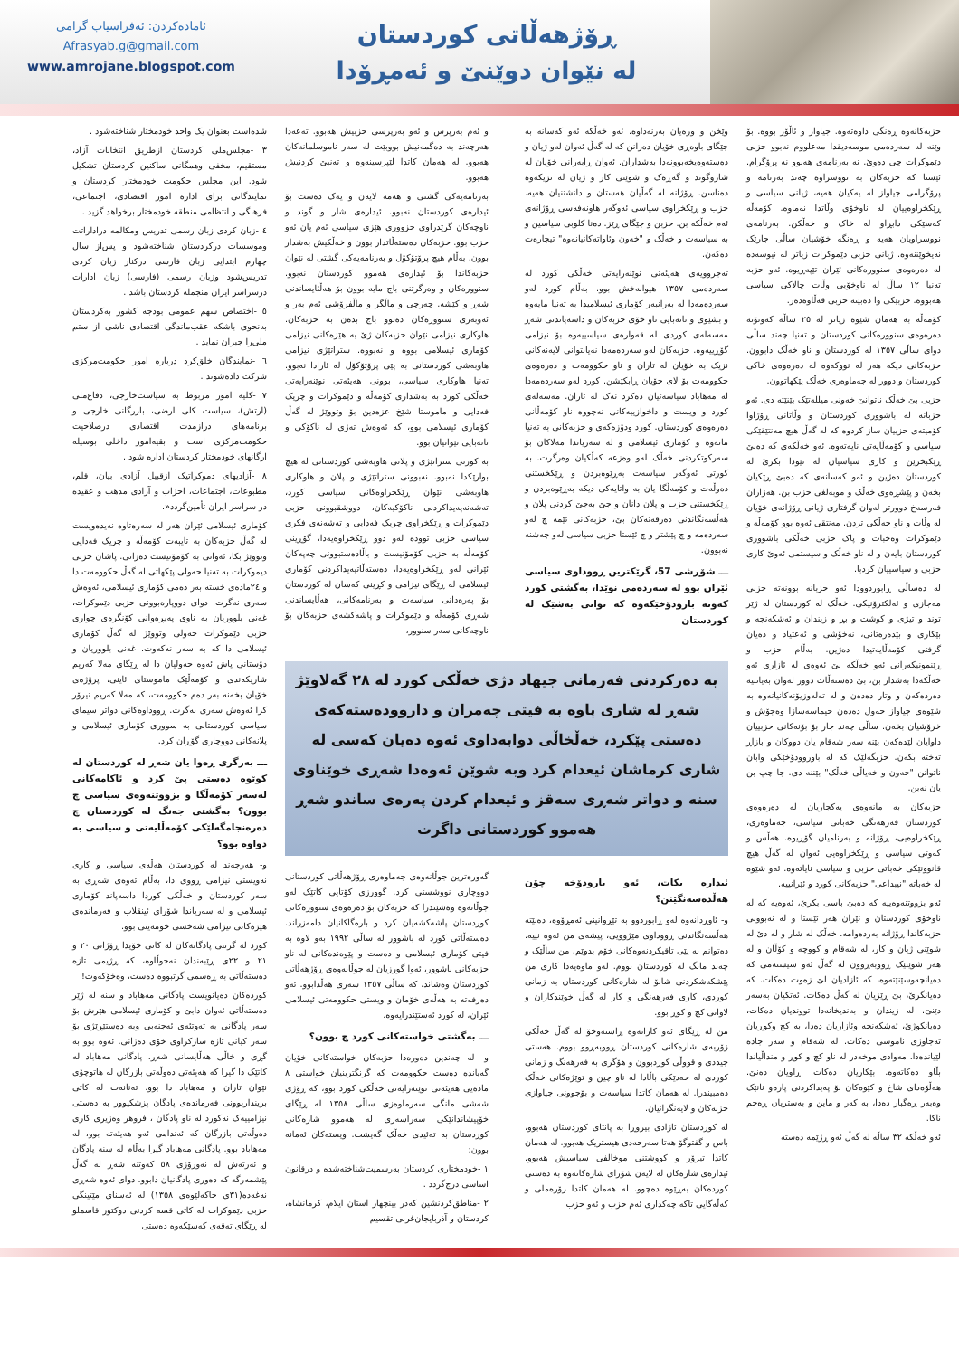ڕۆژهەڵاتی کوردستان
لە نێوان دوێنێ و ئەمڕۆدا
ئامادەکردن: ئەفراسیاب گرامی
Afrasyab.g@gmail.com
www.amrojane.blogspot.com
حزبەکانەوە ڕەنگی داوەتەوە. جیاواز و ئاڵۆز بووە. بۆ وێنە لە سەردەمی موسەدیقدا مەعلووم نەبوو حزبی دێموکرات چی دەوێ. نە بەرنامەی هەبوو نە پرۆگرام. ئێستا کە حزبەکان بە نووسراوە چەند بەرنامە و پرۆگرامی جیاواز لە یەکیان هەیە، ژیانی سیاسی و ڕێکخراوەییان لە ناوخۆی وڵاتدا نەماوە. کۆمەڵە کەسێکی دابڕاو لە خاک و خەڵکن. بەرنامەی نووسراویان هەیە و ڕەنگە خۆشیان ساڵی جارێک نەیخوێننەوە. ژیانی حزبی دێموکرات زیاتر لە نیوسەدە لە دەرەوەی سنوورەکانی ئێران تێپەڕیوە. ئەو حزبە تەنیا ١٢ ساڵ لە ناوخۆیی وڵات چالاکی سیاسی هەبووە. حزبێکی وا دەبێتە حزبی قەڵاوەدەر.
کۆمەڵە بە هەمان شێوە زیاتر لە ٢٥ ساڵە کەوتۆتە دەرەوەی سنوورەکانی کوردستان و تەنیا چەند ساڵی دوای ساڵی ١٣٥٧ لە کوردستان و ناو خەڵک دابوون. حزبەکانی دیکە هەر لە نووکەوە لە دەرەوەی خاکی کوردستان و دوور لە جەماوەری خەڵک پێکهاتوون.
حزبی بێ خەڵک ناتوانێ خەونی میللەتێک بێنێتە دی. ئەو حزبانە لە باشووری کوردستان و وڵاتانی ڕۆژاوا کۆمیتەی حزبیان ساز کردوە کە لە گەڵ هیچ مەنتێقێکی سیاسی و کۆمەڵایەتی نایەتەوە. ئەو خەڵکەی کە دەبێ ڕێکبخرێن و کاری سیاسیان لە نێودا بکرێ لە کوردستان دەژین و ئەو کەسانەی کە دەبێ ڕێکیان بخەن و پێشڕەوی خەڵک و موبەلغی حزب بن. هەزاران فەرسەخ دوورتر لەوان گرفتاری ژیانی ڕۆژانەی خۆیان لە وڵات و ناو خەڵکی تردن. مەنتقی ئەوە بوو کۆمەڵە و دێموکرات وەخبات و پاک حزبی خەڵکی باشووری کوردستان بایەن و لە ناو خەڵک و سیستمی ئەوێ کاری حزبی و سیاسییان کردبا.
لە دەساڵی ڕابوردوودا ئەو حزبانە بوونەتە حزبی مەجازی و ئەلکترۆنیکی. خەڵک لە کوردستان لە ژێر توند و تیژی و کوشت و بڕ و زیندان و ئەشکەنجە و بێکاری و بێدەرەتانی، نەخۆشی و ئەعتیاد و دەیان گرفتی کۆمەڵایەتیدا دەژین. بەڵام حزب و ڕێنمونیکەرانی ئەو خەڵکە بێ ئەوەی لە ئازاری ئەو خەڵکەدا بەشدار بن، بێ دەستەڵات دوور لەوان بەیاننیە دەردەکەن و وتار دەدەن و لە تەلەوزیۆنەکانیانەوە بە شێوەی جیاواز حەول دەدەن حیماسەسازا وەجۆش و خرۆشیان بخەن. ساڵی چەند جار بۆ بۆنەکانی حزبییان داوایان لێدەکەن بێنە سەر شەقام یان دووکان و بازاڕ تەختە بکەن. حزبگەلێک کە لە باوروودۆخێکی وابان ناتوانن "خەون و خەیاڵی خەڵک" بێننە دی. جا چپ بن یان نەبن.
حزبەکان بە مانەوەی یەکجاریان لە دەرەوەی کوردستان فەرهەنگی خەباتی سیاسی، جەماوەری، ڕێکخراوەیی، ڕۆژانە و بەرنامیان گۆڕیوە. هەڵس و کەوتی سیاسی و ڕێکخراوەیی ئەوان لە گەڵ هیچ قانوونێکی خەباتی حزبی و سیاسی نایاتەوە. ئەو شێوە لە خەباتە "نیبداعی" حزبەکانی کورد و ئێرانییە.
ئەو بزووتنەوەییە کە دەبێ باسی بکرێ، ئەوەیە کە لە ناوخۆی کوردستان و ئێران هەر ئێستا و لە نەبوونی حزبەکاندا ڕۆژانە بەردەوامە. خەڵک لە شار و لە دێ لە شوێنی ژیان و کار، لە شەقام و کووچە و کۆڵان و لە هەر شوێنێک ڕووبەڕوون لە گەڵ ئەو سیستەمی کە دەیانچەوسێنێتەوە، کە ئازادیان لێ زەوت دەکات. کە دەیانگرێ، بێ ڕێزیان لە گەڵ دەکات. ئەتکیان بەسەر دێنێ. لە زیندان و بەندیخانەدا تووندیان دەکات، دەیانکوژێ، ئەشکەنجە وئازاریان دەدا، بە کچ وکوڕیان تەجاوزی ناموسی دەکات. لە شەقام و سەر جادە لێیاندەدا. مەوادی موخەدر لە ناو کچ و کوڕ و منداڵیاندا بڵاو دەکاتەوە. بێکاریان دەکات. ڕاویان دەنێ. هەڵۆەدای شاخ و کێوەکان بۆ پەیداکردنی پارەو نانێک وەبەر ڕەگبار دەدا، بە کەر و ماین و بەستریان ڕەحم ناکا.
ئەو خەڵکە ٣٢ ساڵە لە گەڵ ئەو ڕژێمە دەستە
وێخن و ورەیان بەرنەداوە. ئەو خەڵکە ئەو کەسانە بە جێگای باوەڕی خۆیان دەزانن کە لە گەڵ ئەوان لەو ژیان و دەستەوەیخەبوونەدا بەشداران. ئەوان ڕابەرانی خۆیان لە شاروگوند و گەڕەک و شوێنی کار و ژیان لە نزیکەوە دەناسن. ڕۆژانە لە گەڵیان هەستان و دانشتنیان هەیە. حزب و ڕێکخراوی سیاسی ئەوگەر هاونەفەسی ڕۆژانەی ئەم خەڵکە بن. حزبن و جێگای ڕێز. دەنا کلوبی سیاسین و بە سیاسەت و خەڵک و "خەون وئاواتەکانیانەوە" تیجارەت دەکەن.
تەجروویەی هەیئەتی نوێنەرایەتی خەڵکی کورد لە سەردەمی ١٣٥٧ هیوابەخش بوو. بەڵام کورد لەو سەردەمەدا لە بەرانبەر کۆماری ئیسلامیدا بە تەنیا مایەوە و بشێوی و ناتەبایی ناو خۆی حزبەکان و داسەپاندنی شەڕ مەسەلەی کوردی لە قەوارەی سیاسییەوە بۆ نیزامی گۆڕییەوە. حزبەکان لەو سەردەمەدا نەیانتوانی لایەنەکانی نزیک بە خۆیان لە تاران و ناو حکوومەت و دەرەوەی حکوومەت بۆ لای خۆیان ڕابکێشن. کورد لەو سەردەمەدا لە مەهاباد سیاسەتیان دەکرد نەک لە تاران. مەسەلەی کورد و ویست و داخوازییەکانی نەچووە ناو کۆمەڵانی دەرەوەی کوردستان. کورد ودۆزەکەی و حزبەکانی بە تەنیا مانەوە و کۆماری ئیسلامی و لە سەریاندا مەلاکان بۆ سەرکوتکردنی خەڵک لەو وەزعە کەڵکیان وەرگرت. بە کورتی ئەوگەر سیاسەت بەڕێوەبردن و ڕێکخستنی دەوڵەت و کۆمەڵگا یان بە واتایەکی دیکە بەڕێوەبردن و ڕێکخستنی حزب و پلان دانان و جێ بەجێ کردنی پلان و هەڵسەنگاندنی دەرفەتەکان بێ، حزبەکانی ئێمە چ لەو سەردەمە و چ پێشتر و چ ئێستا حزبی سیاسی لەو چەشنە نەبوون.
ـــ شۆڕشی 57، گرێکترین ڕووداوی سیاسی ئێران بوو لە سەردەمی نوێدا، بەگشتی کورد کەوتە بارودۆخێکەوە کە توانی بەشێک لە کوردستان
و ئەم بەرپرس و ئەو بەرپرسی حزبیش هەبوو. تەعەدا هەرچەند بە دەگمەنیش بووبێت لە سەر ناموسلمانەکان هەبوو. لە هەمان کاتدا لێپرسینەوە و تەنبێ کردنیش هەبوو.
بەرنامەیەکی گشتی و هەمە لایەن و یەک دەست بۆ ئیدارەی کوردستان نەبوو. ئیدارەی شار و گوند و ناوچەکان گرێدراوی حزووری هێزی سیاسی ئەم یان ئەو حزب بوو. حزبەکان دەستەڵاتدار بوون و خەڵکیش بەشدار بوون. بەڵام هیچ پرۆتۆکۆل و بەرنامەیەکی گشتی لە نێوان حزبەکاندا بۆ ئیدارەی هەموو کوردستان نەبوو. سنوورەکان و وەرگرتنی باج مایە بوون بۆ هەڵئایساندنی شەڕ و کێشە. چەرچی و ماڵگر و ماڵفرۆشی ئەم بەر و ئەوبەری سنوورەکان دەبوو باج بدەن بە حزبەکان. هاوکاری نیزامی نێوان حزبەکان ژێ بە هێزەکانی نیزامی کۆماری ئیسلامی بووە و نەبووە. ستراتێژی نیزامی هاوبەشی کوردستانی بە پێی پرۆتۆکۆل لە ئارادا نەبوو. تەنیا هاوکاری سیاسی، بوونی هەیئەتی نوێنەرایەتی خەڵکی کورد بە بەشداری کۆمەڵە و دێموکرات و چریک فەدایی و ماموستا شێخ عزەدین بۆ وتووێژ لە گەڵ کۆماری ئیسلامی بوو، کە ئەوەش تەژی لە ناکۆکی و ناتەبایی نێوانیان بوو.
بە کورتی ستراتێژی و پلانی هاوبەشی کوردستانی لە هیچ بوارێکدا نەبوو. نەبوونی ستراتێژی و پلان و هاوکاری هاوبەشی نێوان ڕێکخراوەکانی سیاسی کورد، تەشەنەپەیداکردنی ناکۆکیەکان، دووشقبوونی حزبی دێموکرات و ڕێکخراوی چریک فەدایی و تەشەنەی فکری سیاسی حزبی توودە لەو دوو ڕێکخراوەیەدا، گۆڕینی کۆمەڵە بە حزبی کۆمۆنیست و باڵادەستبوونی چەپەکان ئێرانی لەو ڕێکخراوەیەدا، دەستەڵاتپەیداکردنی کۆماری ئیسلامی لە ڕێگای نیزامی و کڕینی کەسان لە کوردستان بۆ پەرەدانی سیاسەت و بەرنامەکانی، هەڵایساندنی شەڕی کۆمەڵە و دێموکرات و پاشەکشەی حزبەکان بۆ ناوچەکانی سەر سنوور،
بە دەرکردنی فەرمانی جیهاد دژی خەڵکی کورد لە ٢٨ گەلاوێژ شەڕ لە شاری پاوە بە فیتی چەمران و داروودەستەکەی دەستی پێکرد، خەڵخاڵی دوابەداوی ئەوە دەیان کەسی لە شاری کرماشان ئیعدام کرد وبە شوێن ئەوەدا شەڕی خوێناوی سنە و دواتر شەڕی سەقز و ئیعدام کردن پەرەی ساندو شەڕ هەموو کوردستانی داگرت
ئیدارە بکات، ئەو بارودۆخە چۆن هەڵدەسەنگێنن؟
و- ئاوڕدانەوە لەو ڕابوردوو بە تێڕوانینی ئەمڕۆوە، دەبێتە هەڵسەنگاندنی ڕووداوی مێژوویی، پیشەی من ئەوە نییە. دەتوانم بە پێی تاقیکردنەوەکانی خۆم بدوێم. من ساڵێک و چەند مانگ لە کوردستان بووم. لەو ماوەیەدا کاری من پێشکەشکردنی شانۆ لە شارەکانی کوردستان بە زمانی کوردی، کاری فەرهەنگی و کار لە گەڵ خوێندکاران و لاوانی کچ و کوڕ بوو.
من لە ڕێگای ئەو کارانەوە ڕاستەوخۆ لە گەڵ خەڵکی زۆربەی شارەکانی کوردستان ڕووبەڕوو بووم. هەستی جیددی و قووڵی کوردبوون و هۆگری بە فەرهەنگ و زمانی کوردی لە حەدێکی باڵادا لە ناو چین و توێژەکانی خەڵک دەمبیندرا. لە هەمان کاتدا سیاسەت و بۆچوونی جیاوازی حزبەکان و لایەنگرانیان.
لە کوردستان ئازادی بیروڕا بە پانتای کوردستان هەبوو، باس و گفتوگۆ هەتا سەرحەدی هیستریک هەبوو. لە هەمان کاتدا تیرۆر و کووشتنی موخالفی سیاسیش هەبوو. ئیدارەی شارەکان لە لایەن شۆرای شارەکانەوە بە دەستی کوردەکان بەڕێوە دەچوو. لە هەمان کاتدا زۆرەملی و کەڵەگایی تاکە چەکداری ئەم حزب و ئەو حزب
گەورەترین جوڵانەوەی جەماوەری ڕۆژهەڵاتی کوردستانی دووچاری نووشستی کرد. گوورزی کۆتایی کاتێک لەو جوڵانەوە وەشێندرا کە حزبەکان بۆ دەرەوەی سنوورەکانی کوردستان پاشەکشەیان کرد و بارەگاکانیان دامەزراند. دەستەڵاتی کورد لە باشوور لە ساڵی ١٩٩٢ بەو لاوە بە فیتی کۆماری ئیسلامی و دەست و پێوەندەکانی لە ناو حزبەکانی باشوور، ئەوا گورزیان لە جوڵانەوەی ڕۆژهەڵاتی کوردستان وەشاند، کە ساڵی ١٣٥٧ سەری هەڵدابوو. ئەو دەرفەتە بە هەڵەی خۆمان و ویستی حکوومەتی ئیسلامی ئێران، لە کورد ئەستێندرایەوە.
ـــ بەگشتی خواستەکانی کورد چ بوون؟
و- لە چەندین دەورەدا حزبەکان خواستەکانی خۆیان گەیاندە دەست حکوومەت کە گرنگترینیان خواستی ٨ مادەیی هەیئەتی نوێنەرایەتی خەڵکی کورد بوو، کە ڕۆژی شەشی مانگی سەرماوەزی ساڵی ١٣٥٨ لە ڕێگای خۆپیشاندانێکی سەراسەری لە هەموو شارەکانی کوردستان بە تەئیدی خەڵک گەیشت. ویستەکان ئەمانە بوون:
١ -خودمختاری کردستان بەرسمیت‌شناختەشده و درقانون اساسی درج‌گردد .
٢ -مناطق‌کردنشین کەدر بینچهار استان ایلام، کرمانشاه، کردستان و آذربایجان‌غربی تقسیم
شده‌است بعنوان یک واحد خودمختار شناخته‌شود .
٣ -مجلس‌ملی کردستان ازطریق انتخابات آزاد، مستقیم، مخفی وهمگانی ساکنین کردستان تشکیل شود. این مجلس حکومت خودمختار کردستان و نمایندگانی برای اداره امور اقتصادی، اجتماعی، فرهنگی و انتظامی منطقه خودمختار برخواهد گزید .
٤ -زبان کردی زبان رسمی تدریس ومکالمه دراداراتت وموسسات درکردستان شناخته‌شود و پس‌از سال چهارم ابتدایی زبان فارسی درکنار زبان کردی تدریس‌شود وزبان رسمی (فارسی) زبان ادارات درسراسر ایران منجمله کردستان باشد .
٥ -اختصاص سهم عمومی بودجه کشور بەکردستان بەنحوی باشکه عقب‌ماندگی اقتصادی ناشی از ستم ملی‌را جبران نماید .
٦ -نمایندگان خلق‌کرد درباره امور حکومت‌مرکزی شرکت دادەشوند .
٧ -کلیه امور مربوط به سیاست‌خارجی، دفاع‌ملی (ارتش)، سیاست کلی ارضی، بازرگانی خارجی و برنامه‌های درازمدت اقتصادی درصلاحیت حکومت‌مرکزی است و بقیه‌امور داخلی بوسیله ارگانهای خودمختار کردستان اداره شود .
٨ -آزادیهای دموکراتیک ازقبیل آزادی بیان، قلم، مطبوعات، اجتماعات، احزاب و آزادی مذهب و عقیده در سراسر ایران تأمین‌گردد«.
کۆماری ئیسلامی ئێران هەر لە سەرەتاوە نەیدەویست لە گەڵ حزبەکان بە تایبەت کۆمەڵە و چریک فەدایی وتووێژ بکا، ئەوانی بە کۆمۆنیست دەزانی. پاشان حزبی دیموکرات بە تەنیا حەولی پێکهاتی لە گەڵ حکوومەت دا و ٢٤مادەی خستە بەر دەمی کۆماری ئیسلامی، ئەوەش سەری نەگرت. دوای دووپارەبوونی حزبی دێموکرات، غەنی بلووریان بە ناوی پەیڕەوانی کۆنگرەی چواری حزبی دێموکرات حەولی وتووێژ لە گەڵ کۆماری ئیسلامی دا کە بە سەر نەکەوت. غەنی بلووریان و دۆستانی پاش ئەوە حەولیان دا لە ڕێگای مەلا کەریم شاریکەندی و کۆمەڵێک ماموستای ئاینی، پرۆژەی خۆیان بخەنە بەر دەم حکوومەت، کە مەلا کەریم تیرۆر کرا ئەوەش سەری نەگرت. ڕووداوەکانی دواتر سیمای سیاسی کوردستانی بە سووری کۆماری ئیسلامی و پلانەکانی دووچاری گۆڕان کرد.
ـــ بەرگری ڕەوا یان شەڕ لە کوردستان لە کوێوە دەستی پێ کرد و ئاکامەکانی لەسەر کۆمەڵگا و بزووتنەوەی سیاسی چ بوون؟ بەگشتی جەنگ لە کوردستان چ دەرەنجامگەلێکی کۆمەڵایەتی و سیاسی بە دواوە بوو؟
و- هەرچەند لە کوردستان هەڵەی سیاسی و کاری نەویستی نیزامی ڕووی دا، بەڵام ئەوەی شەڕی بە سەر کوردستان و خەڵکی کوردا داسەپاند کۆماری ئیسلامی و لە سەریاندا شۆرای ئینقلاب و فەرماندەی هێزەکانی نیزامی شەخسی خومەینی بوو.
کورد لە گرتنی پادگانەکان لە کاتی خۆیدا ڕۆژانی ٢٠ و ٢١ و ٢٢ی ڕێبەندان نەجوڵاوە، کە ڕژیمی تازە دەستەڵاتی بە ڕەسمی گرتبووە دەست، وەخۆکەوت!
کوردەکان دەیانویست پادگانی مەهاباد و سنە لە ژێر دەستەڵاتی ئەوان دابێ و کۆماری ئیسلامی هێرش بۆ سەر پادگانی بە تەوتئەی ئەجنەبی وبە دەستێڕێژی بۆ سەر کیانی تازە سازکراوی خۆی دەزانی. ئەوە بوو بە گڕی و خاڵی هەڵایسانی شەڕ. پادگانی مەهاباد لە کاتێک دا گیرا کە هەیئەتی دەوڵەتی بازرگان لە هاتوچۆی نێوان تاران و مەهاباد دا بوو. تەنانەت لە کاتی برینداربوونی فەرماندەی پادگان پزشکیوور بە دەستی نیزامییەک نەکورد لە ناو پادگان ، فروهر وەزیری کاری دەوڵەتی بازرگان کە ئەندامی ئەو هەیئەتە بوو، لە مەهاباد بوو. پادگانی مەهاباد گیرا بەڵام لە سنە پادگان و ئەرتەش لە نەورۆزی ٥٨ کەوتنە شەڕ لە گەڵ پێشمەرگە کە دەوری پادگانیان دابوو. دوای ئەوە شەڕی نەغەدە(٣١ی خاکەلێوەی ١٣٥٨) لە ئەسنای مێتینگی حزبی دێموکرات لە کاتی قسە کردنی دوکتور قاسملو لە ڕێگای تەقەی کەسێکەوە دەستی